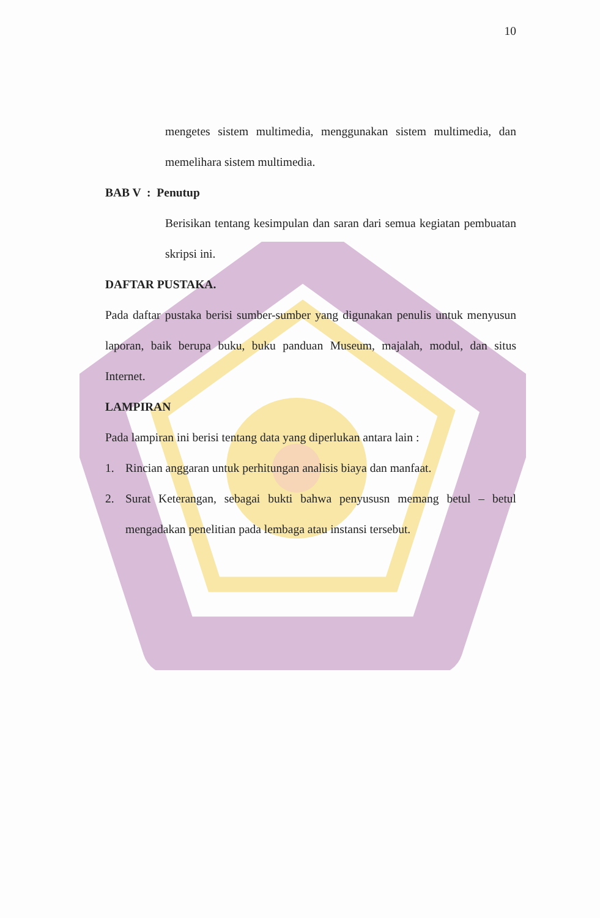10
mengetes sistem multimedia, menggunakan sistem multimedia, dan memelihara sistem multimedia.
BAB V : Penutup
Berisikan tentang kesimpulan dan saran dari semua kegiatan pembuatan skripsi ini.
DAFTAR PUSTAKA.
Pada daftar pustaka berisi sumber-sumber yang digunakan penulis untuk menyusun laporan, baik berupa buku, buku panduan Museum, majalah, modul, dan situs Internet.
LAMPIRAN
Pada lampiran ini berisi tentang data yang diperlukan antara lain :
1. Rincian anggaran untuk perhitungan analisis biaya dan manfaat.
2. Surat Keterangan, sebagai bukti bahwa penyususn memang betul – betul mengadakan penelitian pada lembaga atau instansi tersebut.